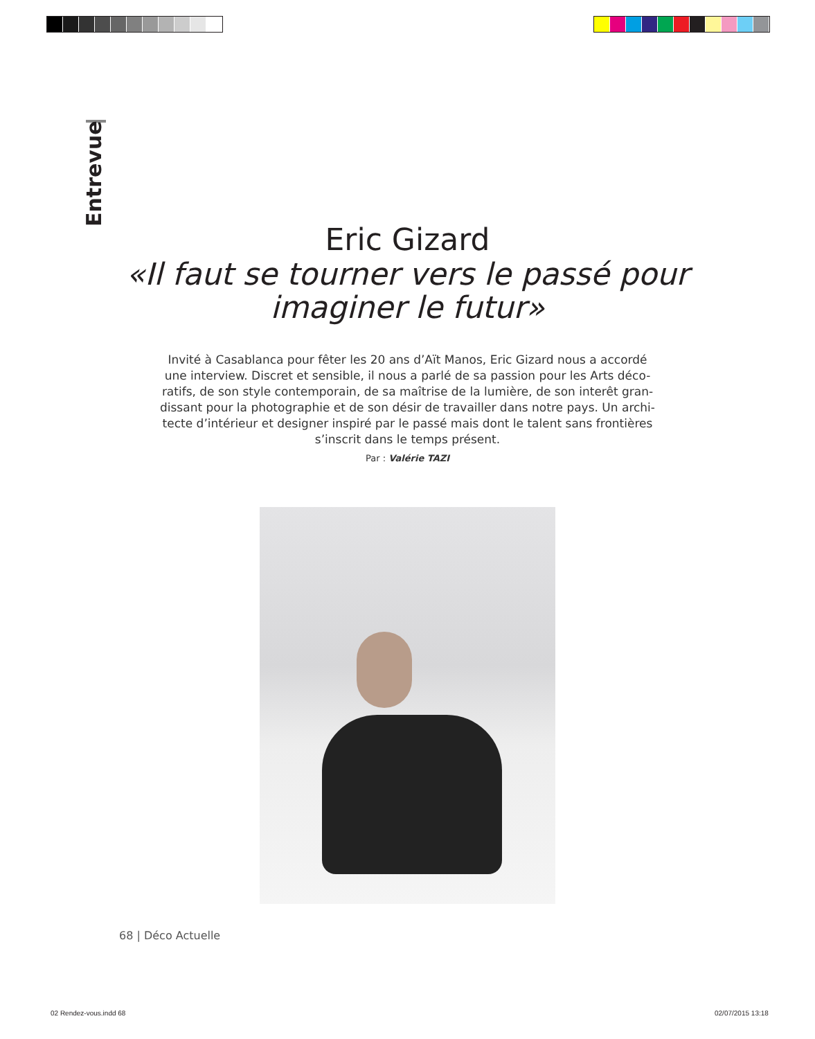Entrevue
Eric Gizard
«Il faut se tourner vers le passé pour
imaginer le futur»
Invité à Casablanca pour fêter les 20 ans d’Aït Manos, Eric Gizard nous a accordé une interview. Discret et sensible, il nous a parlé de sa passion pour les Arts déco-ratifs, de son style contemporain, de sa maîtrise de la lumière, de son interêt gran-dissant pour la photographie et de son désir de travailler dans notre pays. Un archi-tecte d’intérieur et designer inspiré par le passé mais dont le talent sans frontières s’inscrit dans le temps présent.
Par : Valérie TAZI
68 | Déco Actuelle
02 Rendez-vous.indd 68 02/07/2015 13:18